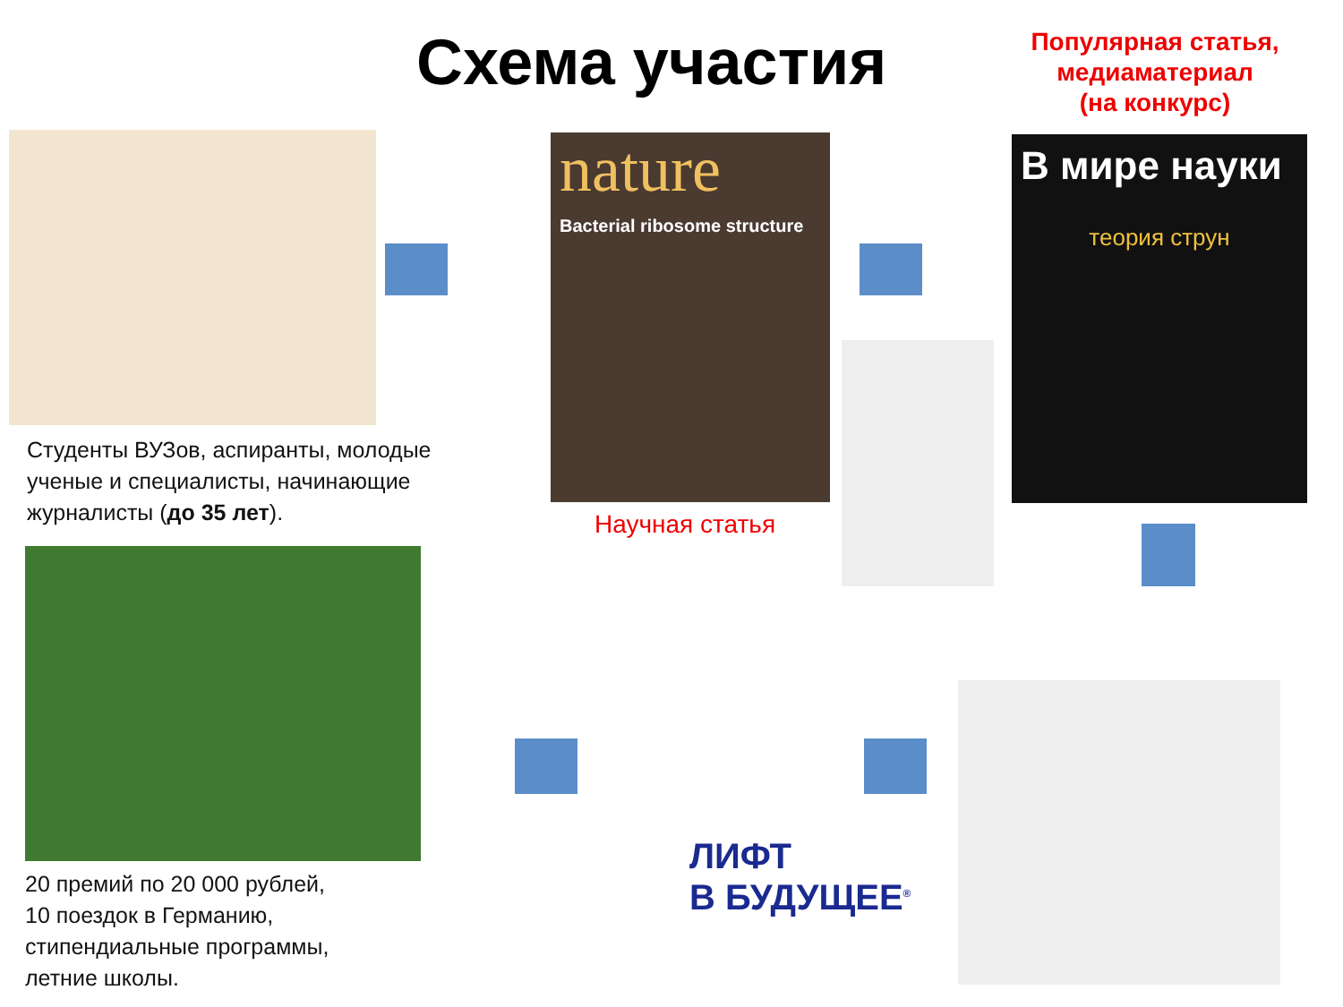Схема участия
Популярная статья,
медиаматериал
(на конкурс)
nature
Bacterial ribosome structure
В мире науки
теория струн
Студенты ВУЗов, аспиранты, молодые ученые и специалисты, начинающие журналисты (до 35 лет).
Научная статья
20 премий по 20 000 рублей,
10 поездок в Германию,
стипендиальные программы,
летние школы.
ЛИФТ
В БУДУЩЕЕ<sup>®</sup>